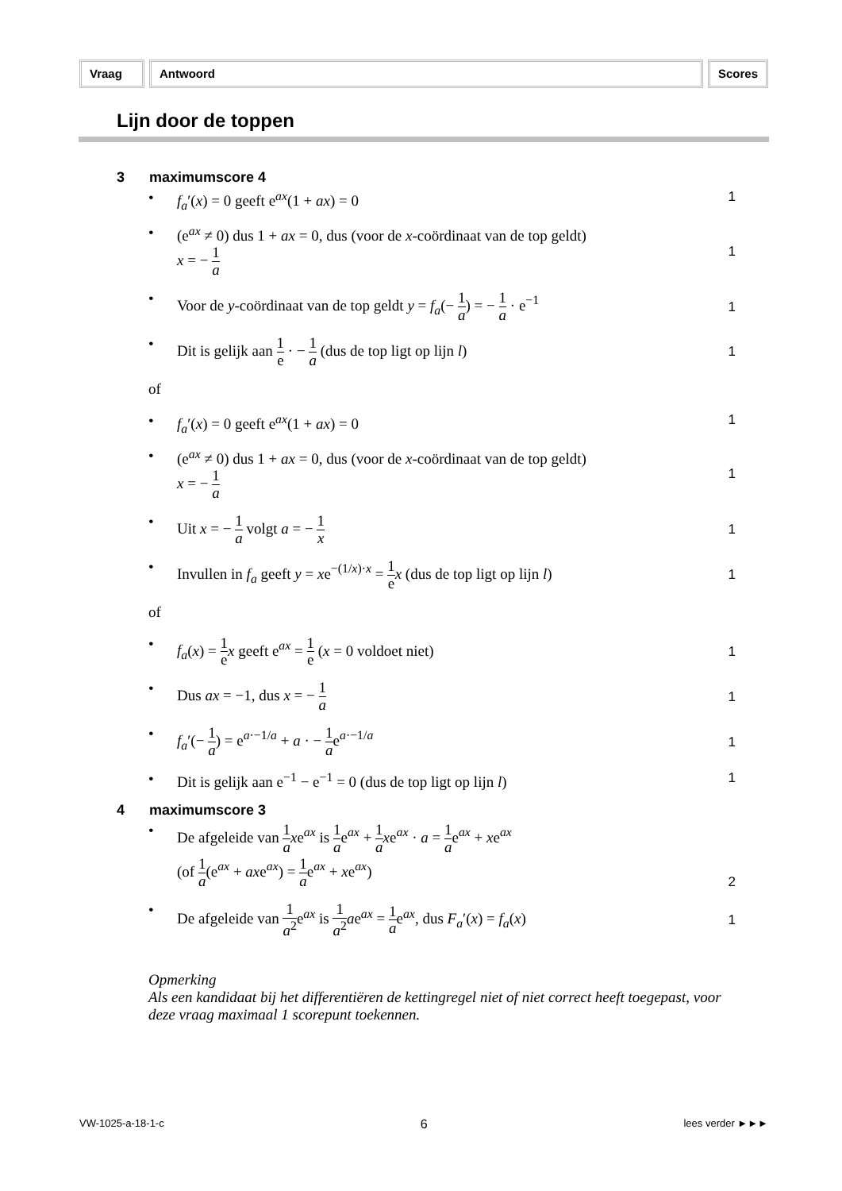Vraag Antwoord Scores
Lijn door de toppen
3 maximumscore 4
• f<sub>a</sub>′(x) = 0 geeft e<sup>ax</sup>(1 + ax) = 0
1
• (e<sup>ax</sup> ≠ 0) dus 1 + ax = 0, dus (voor de x-coördinaat van de top geldt)
x = − 1 a
1
• Voor de y-coördinaat van de top geldt y = f<sub>a</sub>(− 1 a) = − 1 a · e<sup>−1</sup>
1
• Dit is gelijk aan 1 e · − 1 a (dus de top ligt op lijn l)
1
of
• f<sub>a</sub>′(x) = 0 geeft e<sup>ax</sup>(1 + ax) = 0
1
• (e<sup>ax</sup> ≠ 0) dus 1 + ax = 0, dus (voor de x-coördinaat van de top geldt)
x = − 1 a
1
• Uit x = − 1 a volgt a = − 1 x
1
• Invullen in f<sub>a</sub> geeft y = xe<sup>−(1/x)·x</sup> = 1 e x (dus de top ligt op lijn l)
1
of
• f<sub>a</sub>(x) = 1 e x geeft e<sup>ax</sup> = 1 e (x = 0 voldoet niet)
1
• Dus ax = −1, dus x = − 1 a
1
• f<sub>a</sub>′(− 1 a) = e<sup>a·−1/a</sup> + a · − 1 ae<sup>a·−1/a</sup>
1
• Dit is gelijk aan e<sup>−1</sup> − e<sup>−1</sup> = 0 (dus de top ligt op lijn l)
1
4 maximumscore 3
• De afgeleide van 1 a xe<sup>ax</sup> is 1 ae<sup>ax</sup> + 1 a xe<sup>ax</sup> · a = 1 ae<sup>ax</sup> + xe<sup>ax</sup>
(of 1 a(e<sup>ax</sup> + axe<sup>ax</sup>) = 1 ae<sup>ax</sup> + xe<sup>ax</sup>)
2
• De afgeleide van 1 a<sup>2</sup>e<sup>ax</sup> is 1 a<sup>2</sup> ae<sup>ax</sup> = 1 ae<sup>ax</sup>, dus F<sub>a</sub>′(x) = f<sub>a</sub>(x)
1
Opmerking
Als een kandidaat bij het differentiëren de kettingregel niet of niet correct heeft toegepast, voor deze vraag maximaal 1 scorepunt toekennen.
VW-1025-a-18-1-c 6 lees verder ►►►